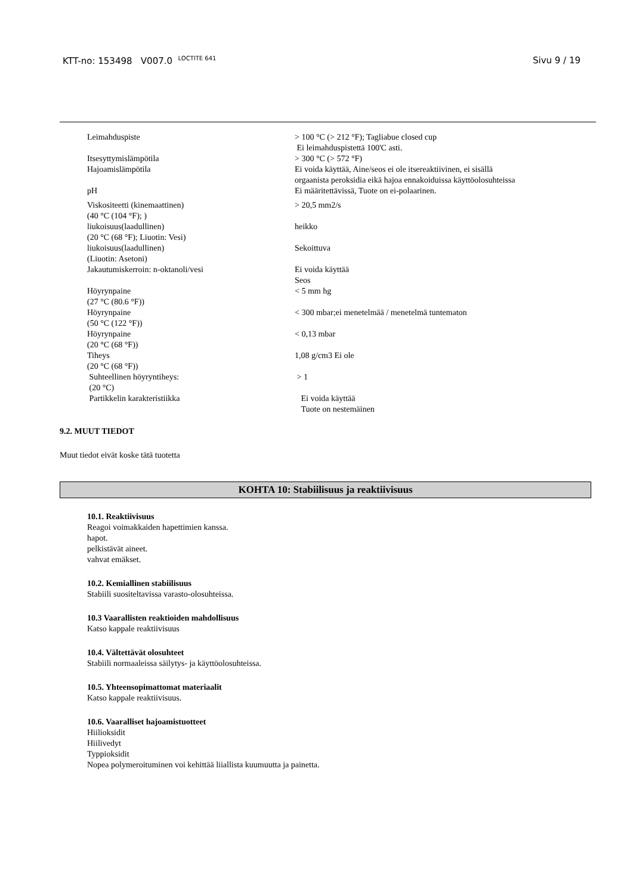KTT-no: 153498 V007.0 <sup>LOCTITE 641</sup>
Sivu 9 / 19
| Leimahduspiste | > 100 °C (> 212 °F); Tagliabue closed cup Ei leimahduspistettä 100'C asti. |
| Itsesyttymislämpötila | > 300 °C (> 572 °F) |
| Hajoamislämpötila | Ei voida käyttää, Aine/seos ei ole itsereaktiivinen, ei sisällä orgaanista peroksidia eikä hajoa ennakoiduissa käyttöolosuhteissa |
| pH | Ei määritettävissä, Tuote on ei-polaarinen. |
| Viskositeetti (kinemaattinen) (40 °C (104 °F); ) | > 20,5 mm2/s |
| liukoisuus(laadullinen) (20 °C (68 °F); Liuotin: Vesi) | heikko |
| liukoisuus(laadullinen) (Liuotin: Asetoni) | Sekoittuva |
| Jakautumiskerroin: n-oktanoli/vesi | Ei voida käyttää Seos |
| Höyrynpaine (27 °C (80.6 °F)) | < 5 mm hg |
| Höyrynpaine (50 °C (122 °F)) | < 300 mbar;ei menetelmää / menetelmä tuntematon |
| Höyrynpaine (20 °C (68 °F)) | < 0,13 mbar |
| Tiheys (20 °C (68 °F)) | 1,08 g/cm3 Ei ole |
| Suhteellinen höyryntiheys: (20 °C) | > 1 |
| Partikkelin karakteristiikka | Ei voida käyttää Tuote on nestemäinen |
9.2. MUUT TIEDOT
Muut tiedot eivät koske tätä tuotetta
KOHTA 10: Stabiilisuus ja reaktiivisuus
10.1. Reaktiivisuus
Reagoi voimakkaiden hapettimien kanssa.
hapot.
pelkistävät aineet.
vahvat emäkset.
10.2. Kemiallinen stabiilisuus
Stabiili suositeltavissa varasto-olosuhteissa.
10.3 Vaarallisten reaktioiden mahdollisuus
Katso kappale reaktiivisuus
10.4. Vältettävät olosuhteet
Stabiili normaaleissa säilytys- ja käyttöolosuhteissa.
10.5. Yhteensopimattomat materiaalit
Katso kappale reaktiivisuus.
10.6. Vaaralliset hajoamistuotteet
Hiilioksidit
Hiilivedyt
Typpioksidit
Nopea polymeroituminen voi kehittää liiallista kuumuutta ja painetta.